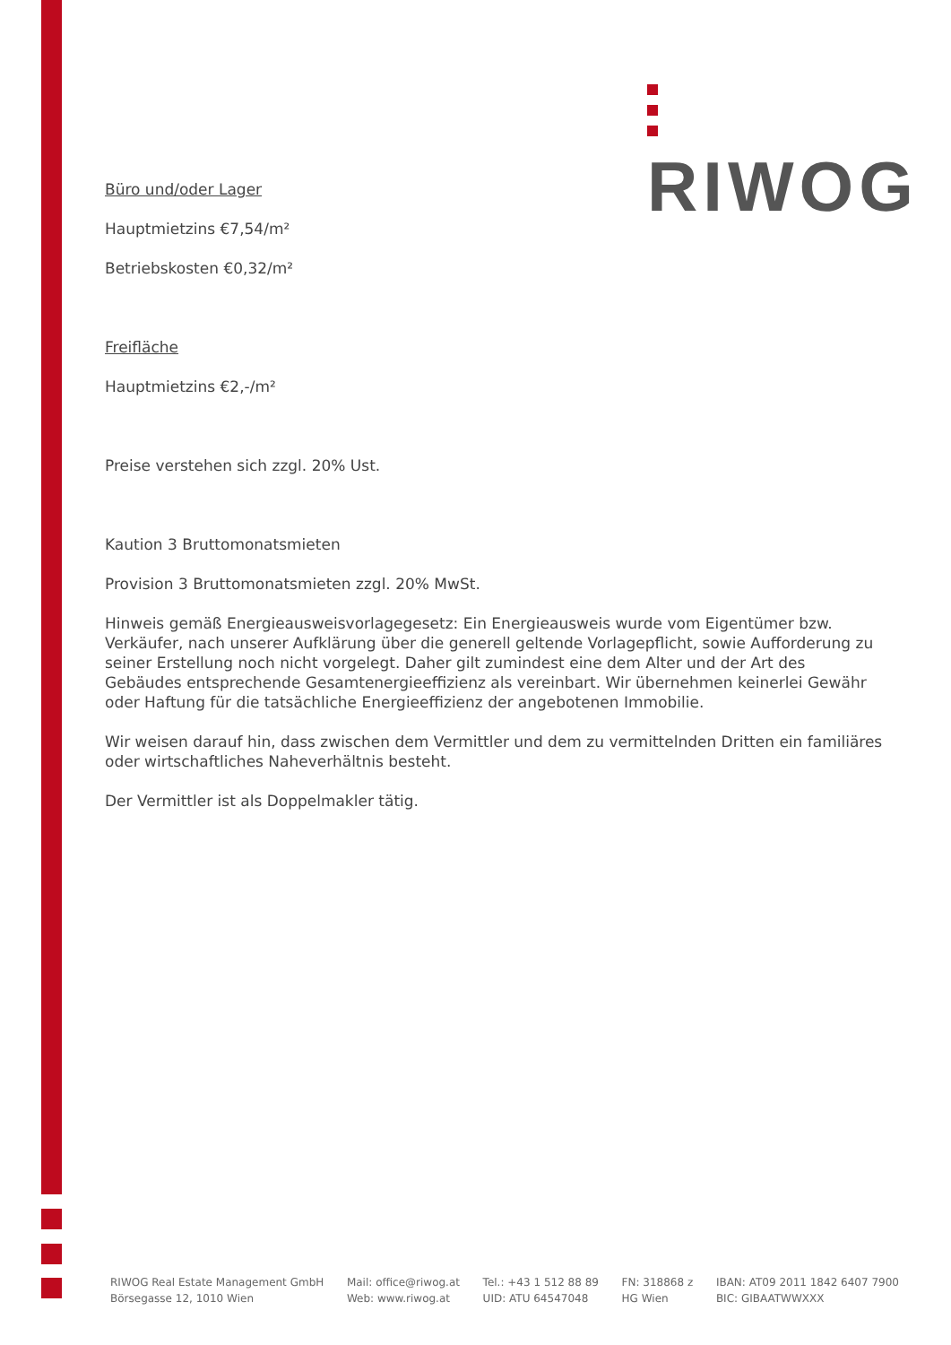RIWOG
Büro und/oder Lager
Hauptmietzins €7,54/m²
Betriebskosten €0,32/m²
Freifläche
Hauptmietzins €2,-/m²
Preise verstehen sich zzgl. 20% Ust.
Kaution 3 Bruttomonatsmieten
Provision 3 Bruttomonatsmieten zzgl. 20% MwSt.
Hinweis gemäß Energieausweisvorlagegesetz: Ein Energieausweis wurde vom Eigentümer bzw. Verkäufer, nach unserer Aufklärung über die generell geltende Vorlagepflicht, sowie Aufforderung zu seiner Erstellung noch nicht vorgelegt. Daher gilt zumindest eine dem Alter und der Art des Gebäudes entsprechende Gesamtenergieeffizienz als vereinbart. Wir übernehmen keinerlei Gewähr oder Haftung für die tatsächliche Energieeffizienz der angebotenen Immobilie.
Wir weisen darauf hin, dass zwischen dem Vermittler und dem zu vermittelnden Dritten ein familiäres oder wirtschaftliches Naheverhältnis besteht.
Der Vermittler ist als Doppelmakler tätig.
RIWOG Real Estate Management GmbH
Börsegasse 12, 1010 Wien
Mail: office@riwog.at
Web: www.riwog.at
Tel.: +43 1 512 88 89
UID: ATU 64547048
FN: 318868 z
HG Wien
IBAN: AT09 2011 1842 6407 7900
BIC: GIBAATWWXXX